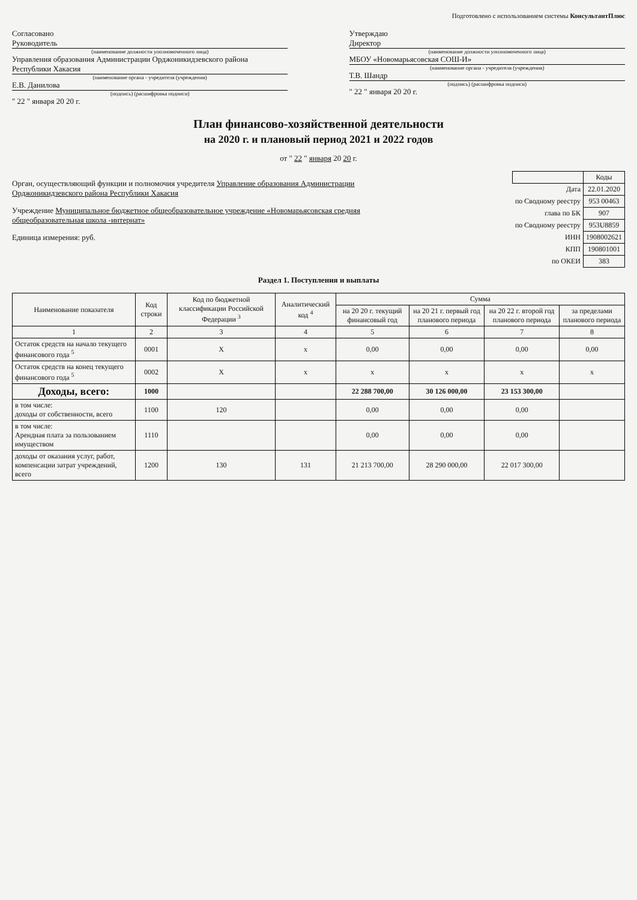Подготовлено с использованием системы КонсультантПлюс
Согласовано
Руководитель
(наименование должности уполномоченного лица)
Управления образования Администрации Орджоникидзевского района Республики Хакасия
(наименование органа - учредителя (учреждения)
Е.В. Данилова
(подпись) (расшифровка подписи)
" 22 " января 20 20 г.
Утверждаю
Директор
(наименование должности уполномоченного лица)
МБОУ «Новомарьясовская СОШ-И»
(наименование органа - учредителя (учреждения)
Т.В. Шандр
(подпись) (расшифровка подписи)
" 22 " января 20 20 г.
План финансово-хозяйственной деятельности
на 2020 г. и плановый период 2021 и 2022 годов
от " 22 " января 20 20 г.
Орган, осуществляющий функции и полномочия учредителя Управление образования Администрации Орджоникидзевского района Республики Хакасия
Учреждение Муниципальное бюджетное общеобразовательное учреждение «Новомарьясовская средняя общеобразовательная школа -интернат»
Единица измерения: руб.
| | Коды |
| Дата | 22.01.2020 |
| по Сводному реестру | 953 00463 |
| глава по БК | 907 |
| по Сводному реестру | 953U8859 |
| ИНН | 1908002621 |
| КПП | 190801001 |
| по ОКЕИ | 383 |
Раздел 1. Поступления и выплаты
| Наименование показателя | Код строки | Код по бюджетной классификации Российской Федерации <sup>3</sup> | Аналитический код <sup>4</sup> | Сумма | | | |
| --- | --- | --- | --- | --- | --- | --- | --- |
| | | | | на 20 20 г. текущий финансовый год | на 20 21 г. первый год планового периода | на 20 22 г. второй год планового периода | за пределами планового периода |
| 1 | 2 | 3 | 4 | 5 | 6 | 7 | 8 |
| Остаток средств на начало текущего финансового года <sup>5</sup> | 0001 | X | x | 0,00 | 0,00 | 0,00 | 0,00 |
| Остаток средств на конец текущего финансового года <sup>5</sup> | 0002 | X | x | x | x | x | x |
| Доходы, всего: | 1000 | | | 22 288 700,00 | 30 126 000,00 | 23 153 300,00 | |
| в том числе: доходы от собственности, всего | 1100 | 120 | | 0,00 | 0,00 | 0,00 | |
| в том числе: Арендная плата за пользованием имуществом | 1110 | | | 0,00 | 0,00 | 0,00 | |
| доходы от оказания услуг, работ, компенсации затрат учреждений, всего | 1200 | 130 | 131 | 21 213 700,00 | 28 290 000,00 | 22 017 300,00 | |